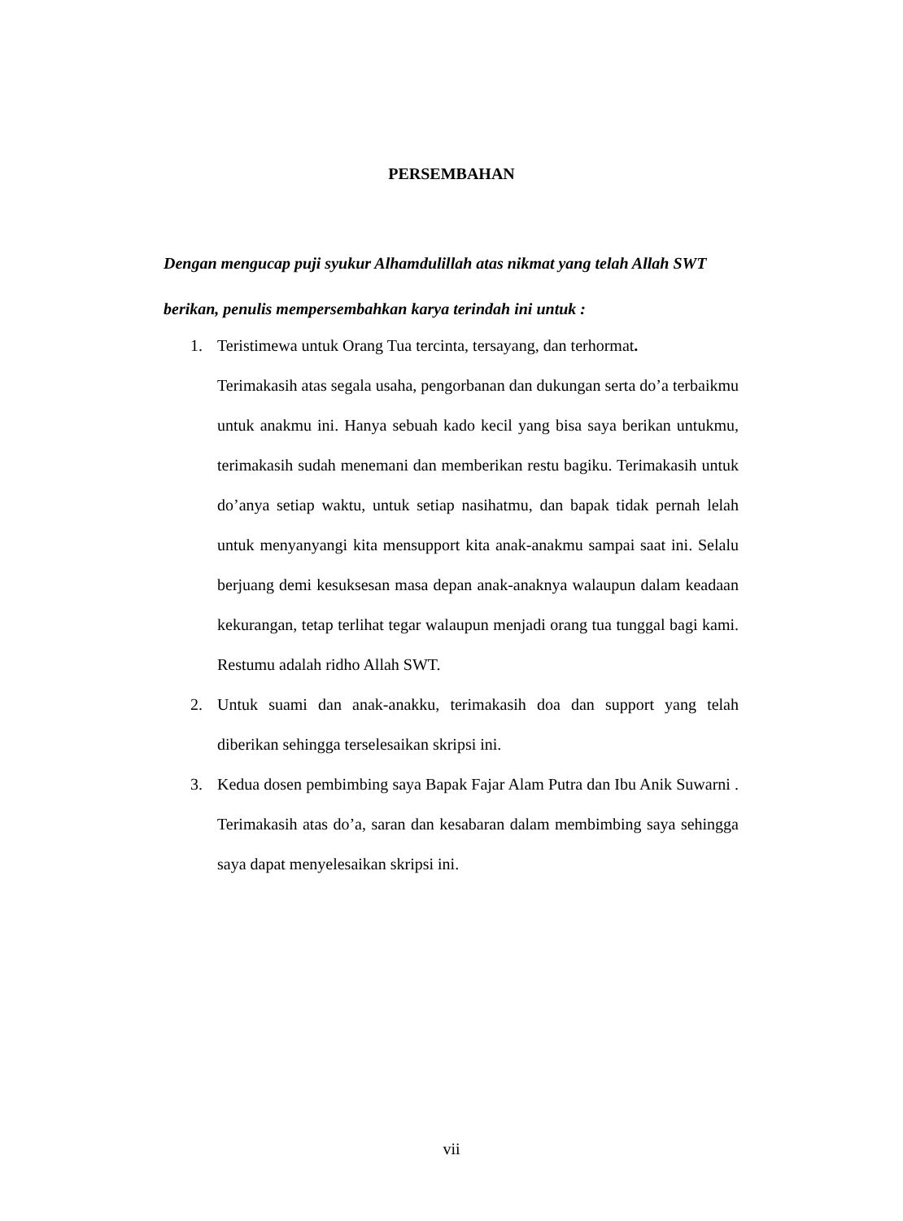PERSEMBAHAN
Dengan mengucap puji syukur Alhamdulillah atas nikmat yang telah Allah SWT berikan, penulis mempersembahkan karya terindah ini untuk :
1. Teristimewa untuk Orang Tua tercinta, tersayang, dan terhormat.
Terimakasih atas segala usaha, pengorbanan dan dukungan serta do’a terbaikmu untuk anakmu ini. Hanya sebuah kado kecil yang bisa saya berikan untukmu, terimakasih sudah menemani dan memberikan restu bagiku. Terimakasih untuk do’anya setiap waktu, untuk setiap nasihatmu, dan bapak tidak pernah lelah untuk menyanyangi kita mensupport kita anak-anakmu sampai saat ini. Selalu berjuang demi kesuksesan masa depan anak-anaknya walaupun dalam keadaan kekurangan, tetap terlihat tegar walaupun menjadi orang tua tunggal bagi kami. Restumu adalah ridho Allah SWT.
2. Untuk suami dan anak-anakku, terimakasih doa dan support yang telah diberikan sehingga terselesaikan skripsi ini.
3. Kedua dosen pembimbing saya Bapak Fajar Alam Putra dan Ibu Anik Suwarni . Terimakasih atas do’a, saran dan kesabaran dalam membimbing saya sehingga saya dapat menyelesaikan skripsi ini.
vii